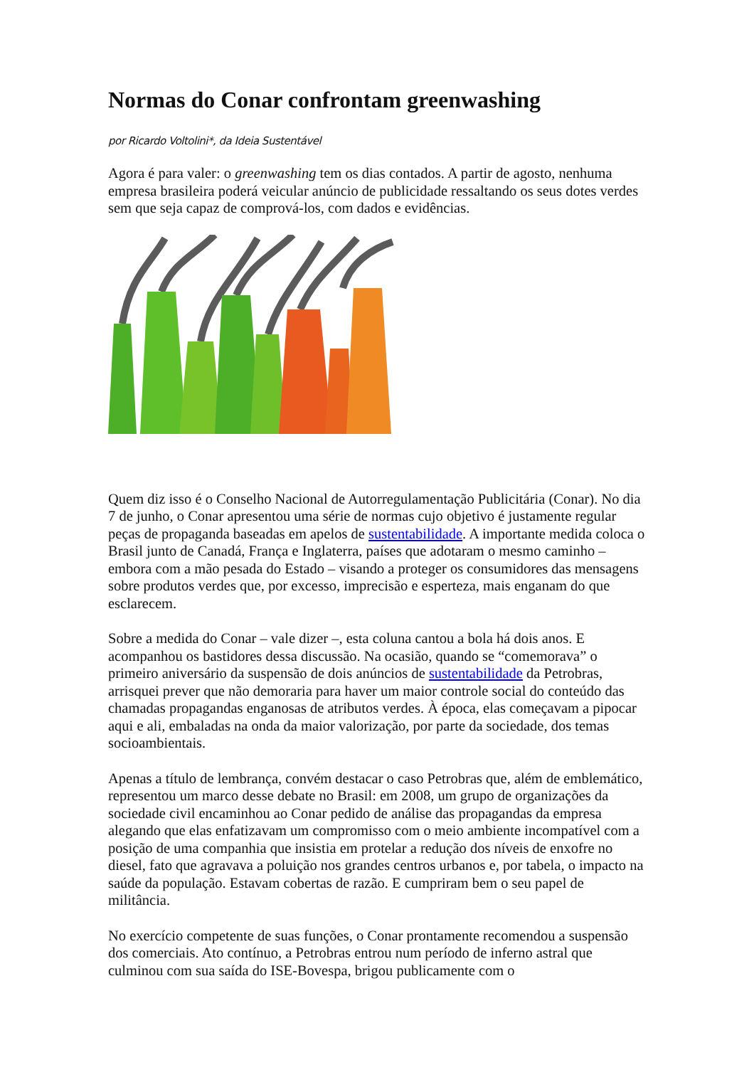Normas do Conar confrontam greenwashing
por Ricardo Voltolini*, da Ideia Sustentável
Agora é para valer: o greenwashing tem os dias contados. A partir de agosto, nenhuma empresa brasileira poderá veicular anúncio de publicidade ressaltando os seus dotes verdes sem que seja capaz de comprová-los, com dados e evidências.
Quem diz isso é o Conselho Nacional de Autorregulamentação Publicitária (Conar). No dia 7 de junho, o Conar apresentou uma série de normas cujo objetivo é justamente regular peças de propaganda baseadas em apelos de sustentabilidade. A importante medida coloca o Brasil junto de Canadá, França e Inglaterra, países que adotaram o mesmo caminho – embora com a mão pesada do Estado – visando a proteger os consumidores das mensagens sobre produtos verdes que, por excesso, imprecisão e esperteza, mais enganam do que esclarecem.
Sobre a medida do Conar – vale dizer –, esta coluna cantou a bola há dois anos. E acompanhou os bastidores dessa discussão. Na ocasião, quando se “comemorava” o primeiro aniversário da suspensão de dois anúncios de sustentabilidade da Petrobras, arrisquei prever que não demoraria para haver um maior controle social do conteúdo das chamadas propagandas enganosas de atributos verdes. À época, elas começavam a pipocar aqui e ali, embaladas na onda da maior valorização, por parte da sociedade, dos temas socioambientais.
Apenas a título de lembrança, convém destacar o caso Petrobras que, além de emblemático, representou um marco desse debate no Brasil: em 2008, um grupo de organizações da sociedade civil encaminhou ao Conar pedido de análise das propagandas da empresa alegando que elas enfatizavam um compromisso com o meio ambiente incompatível com a posição de uma companhia que insistia em protelar a redução dos níveis de enxofre no diesel, fato que agravava a poluição nos grandes centros urbanos e, por tabela, o impacto na saúde da população. Estavam cobertas de razão. E cumpriram bem o seu papel de militância.
No exercício competente de suas funções, o Conar prontamente recomendou a suspensão dos comerciais. Ato contínuo, a Petrobras entrou num período de inferno astral que culminou com sua saída do ISE-Bovespa, brigou publicamente com o